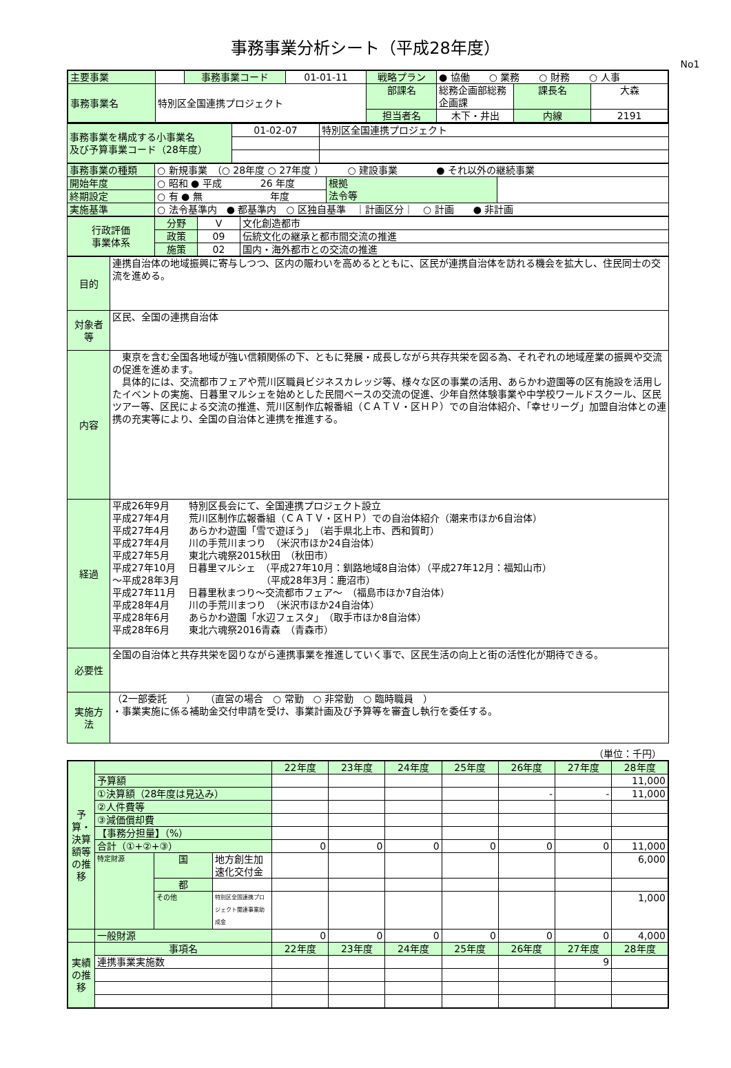事務事業分析シート（平成28年度）
No1
| 主要事業 | | 事務事業コード | 01-01-11 | 戦略プラン | ● 協働 ○ 業務 ○ 財務 ○ 人事 | | |
| 事務事業名 | 特別区全国連携プロジェクト | | | 部課名 | 総務企画部総務企画課 | 課長名 | 大森 |
| | | | | 担当者名 | 木下・井出 | 内線 | 2191 |
| 事務事業を構成する小事業名 及び予算事業コード（28年度） | 01-02-07 | 特別区全国連携プロジェクト |
| 事務事業の種類 | ○ 新規事業 （○ 28年度 ○ 27年度 ） ○ 建設事業 ● それ以外の継続事業 | | |
| 開始年度 | ○ 昭和 ● 平成 26 年度 | 根拠 法令等 | |
| 終期設定 | ○ 有 ● 無 年度 | | |
| 実施基準 | ○ 法令基準内 ● 都基準内 ○ 区独自基準 ｜計画区分｜ ○ 計画 ● 非計画 | | |
| 行政評価 事業体系 | 分野 | V | 文化創造都市 |
| | 政策 | 09 | 伝統文化の継承と都市間交流の推進 |
| | 施策 | 02 | 国内・海外都市との交流の推進 |
| 目的 | 連携自治体の地域振興に寄与しつつ、区内の賑わいを高めるとともに、区民が連携自治体を訪れる機会を拡大し、住民同士の交流を進める。 |
| 対象者等 | 区民、全国の連携自治体 |
| 内容 | 東京を含む全国各地域が強い信頼関係の下、ともに発展・成長しながら共存共栄を図る為、それぞれの地域産業の振興や交流の促進を進めます。 具体的には、交流都市フェアや荒川区職員ビジネスカレッジ等、様々な区の事業の活用、あらかわ遊園等の区有施設を活用したイベントの実施、日暮里マルシェを始めとした民間ベースの交流の促進、少年自然体験事業や中学校ワールドスクール、区民ツアー等、区民による交流の推進、荒川区制作広報番組（ＣＡＴＶ・区ＨＰ）での自治体紹介、「幸せリーグ」加盟自治体との連携の充実等により、全国の自治体と連携を推進する。 |
| 経過 | 平成26年9月 特別区長会にて、全国連携プロジェクト設立 平成27年4月 荒川区制作広報番組（ＣＡＴＶ・区ＨＰ）での自治体紹介（潮来市ほか6自治体） 平成27年4月 あらかわ遊園「雪で遊ぼう」 （岩手県北上市、西和賀町） 平成27年4月 川の手荒川まつり （米沢市ほか24自治体） 平成27年5月 東北六魂祭2015秋田 （秋田市） 平成27年10月 日暮里マルシェ （平成27年10月：釧路地域8自治体）（平成27年12月：福知山市） ～平成28年3月 （平成28年3月：鹿沼市） 平成27年11月 日暮里秋まつり～交流都市フェア～ （福島市ほか7自治体） 平成28年4月 川の手荒川まつり （米沢市ほか24自治体） 平成28年6月 あらかわ遊園「水辺フェスタ」 （取手市ほか8自治体） 平成28年6月 東北六魂祭2016青森 （青森市） |
| 必要性 | 全国の自治体と共存共栄を図りながら連携事業を推進していく事で、区民生活の向上と街の活性化が期待できる。 |
| 実施方法 | （2一部委託 ） （直営の場合 ○ 常勤 ○ 非常勤 ○ 臨時職員 ） ・事業実施に係る補助金交付申請を受け、事業計画及び予算等を審査し執行を委任する。 |
（単位：千円）
| 予算・決算額等の推移 | | | | 22年度 | 23年度 | 24年度 | 25年度 | 26年度 | 27年度 | 28年度 |
| | 予算額 | | | | | | | | | 11,000 |
| | ①決算額（28年度は見込み） | | | | | | | - | - | 11,000 |
| | ②人件費等 | | | | | | | | | |
| | ③減価償却費 | | | | | | | | | |
| | 【事務分担量】（%） | | | | | | | | | |
| | 合計（①+②+③） | | | 0 | 0 | 0 | 0 | 0 | 0 | 11,000 |
| | 特定財源 | 国 | 地方創生加速化交付金 | | | | | | | 6,000 |
| | | 都 | | | | | | | | |
| | | その他 | 特別区全国連携プロジェクト関連事業助成金 | | | | | | | 1,000 |
| | 一般財源 | | | 0 | 0 | 0 | 0 | 0 | 0 | 4,000 |
| 実績の推移 | 事項名 | | | 22年度 | 23年度 | 24年度 | 25年度 | 26年度 | 27年度 | 28年度 |
| | 連携事業実施数 | | | | | | | | 9 | |